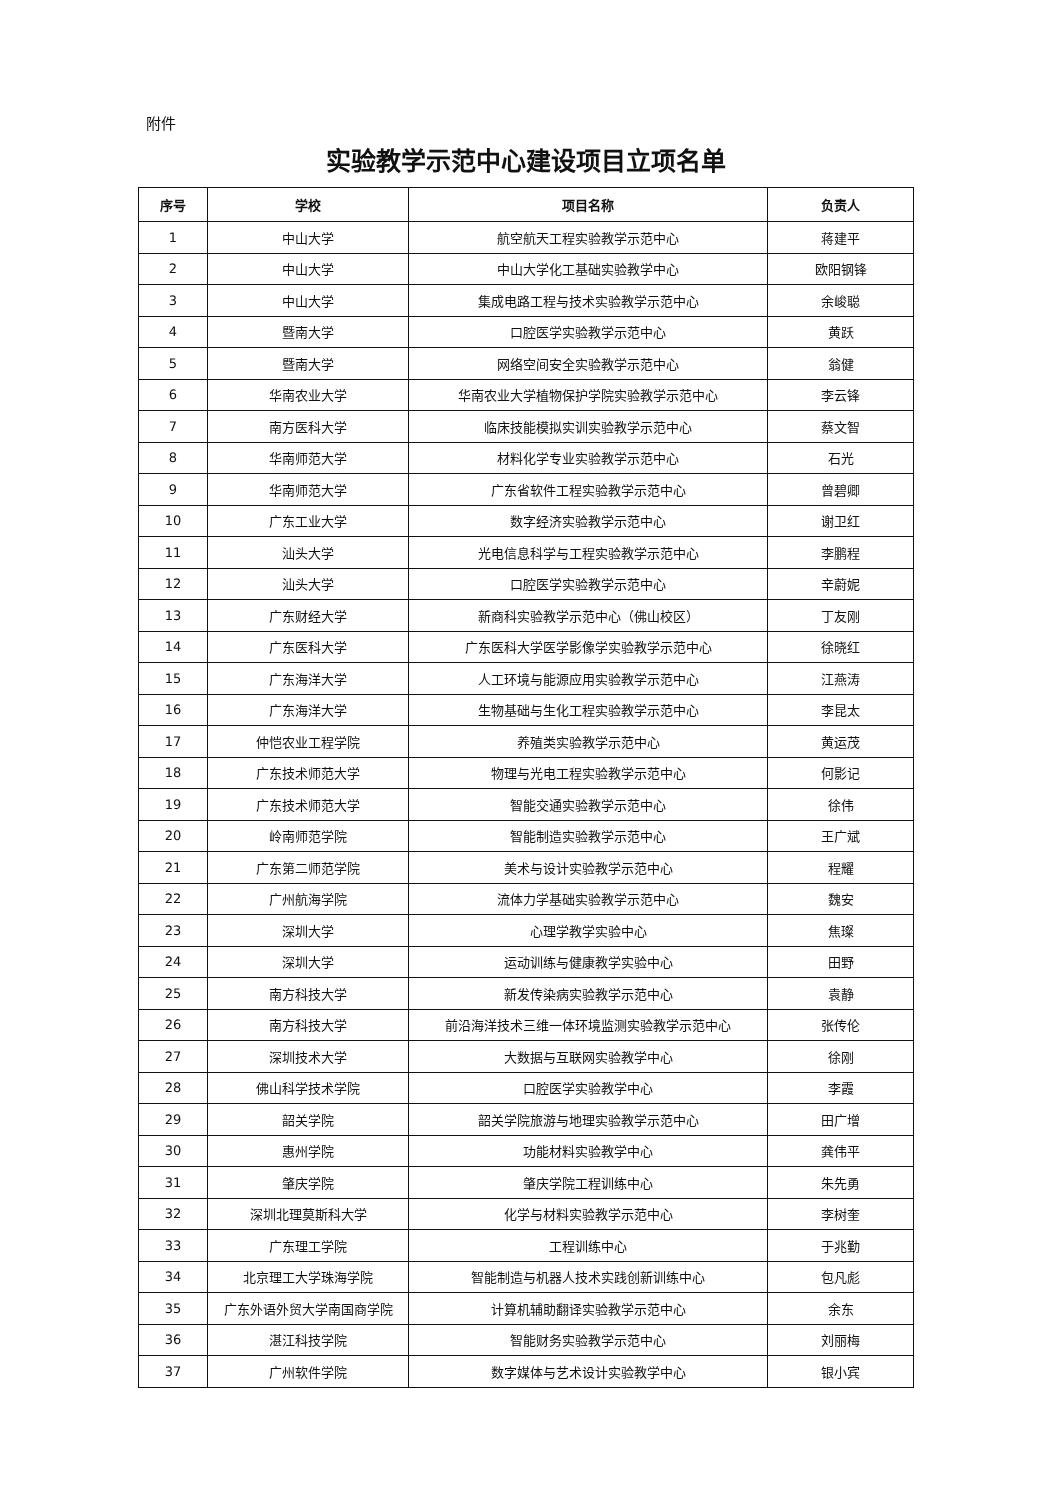附件
实验教学示范中心建设项目立项名单
| 序号 | 学校 | 项目名称 | 负责人 |
| --- | --- | --- | --- |
| 1 | 中山大学 | 航空航天工程实验教学示范中心 | 蒋建平 |
| 2 | 中山大学 | 中山大学化工基础实验教学中心 | 欧阳钢锋 |
| 3 | 中山大学 | 集成电路工程与技术实验教学示范中心 | 余峻聪 |
| 4 | 暨南大学 | 口腔医学实验教学示范中心 | 黄跃 |
| 5 | 暨南大学 | 网络空间安全实验教学示范中心 | 翁健 |
| 6 | 华南农业大学 | 华南农业大学植物保护学院实验教学示范中心 | 李云锋 |
| 7 | 南方医科大学 | 临床技能模拟实训实验教学示范中心 | 蔡文智 |
| 8 | 华南师范大学 | 材料化学专业实验教学示范中心 | 石光 |
| 9 | 华南师范大学 | 广东省软件工程实验教学示范中心 | 曾碧卿 |
| 10 | 广东工业大学 | 数字经济实验教学示范中心 | 谢卫红 |
| 11 | 汕头大学 | 光电信息科学与工程实验教学示范中心 | 李鹏程 |
| 12 | 汕头大学 | 口腔医学实验教学示范中心 | 辛蔚妮 |
| 13 | 广东财经大学 | 新商科实验教学示范中心（佛山校区） | 丁友刚 |
| 14 | 广东医科大学 | 广东医科大学医学影像学实验教学示范中心 | 徐晓红 |
| 15 | 广东海洋大学 | 人工环境与能源应用实验教学示范中心 | 江燕涛 |
| 16 | 广东海洋大学 | 生物基础与生化工程实验教学示范中心 | 李昆太 |
| 17 | 仲恺农业工程学院 | 养殖类实验教学示范中心 | 黄运茂 |
| 18 | 广东技术师范大学 | 物理与光电工程实验教学示范中心 | 何影记 |
| 19 | 广东技术师范大学 | 智能交通实验教学示范中心 | 徐伟 |
| 20 | 岭南师范学院 | 智能制造实验教学示范中心 | 王广斌 |
| 21 | 广东第二师范学院 | 美术与设计实验教学示范中心 | 程耀 |
| 22 | 广州航海学院 | 流体力学基础实验教学示范中心 | 魏安 |
| 23 | 深圳大学 | 心理学教学实验中心 | 焦璨 |
| 24 | 深圳大学 | 运动训练与健康教学实验中心 | 田野 |
| 25 | 南方科技大学 | 新发传染病实验教学示范中心 | 袁静 |
| 26 | 南方科技大学 | 前沿海洋技术三维一体环境监测实验教学示范中心 | 张传伦 |
| 27 | 深圳技术大学 | 大数据与互联网实验教学中心 | 徐刚 |
| 28 | 佛山科学技术学院 | 口腔医学实验教学中心 | 李霞 |
| 29 | 韶关学院 | 韶关学院旅游与地理实验教学示范中心 | 田广增 |
| 30 | 惠州学院 | 功能材料实验教学中心 | 龚伟平 |
| 31 | 肇庆学院 | 肇庆学院工程训练中心 | 朱先勇 |
| 32 | 深圳北理莫斯科大学 | 化学与材料实验教学示范中心 | 李树奎 |
| 33 | 广东理工学院 | 工程训练中心 | 于兆勤 |
| 34 | 北京理工大学珠海学院 | 智能制造与机器人技术实践创新训练中心 | 包凡彪 |
| 35 | 广东外语外贸大学南国商学院 | 计算机辅助翻译实验教学示范中心 | 余东 |
| 36 | 湛江科技学院 | 智能财务实验教学示范中心 | 刘丽梅 |
| 37 | 广州软件学院 | 数字媒体与艺术设计实验教学中心 | 银小宾 |